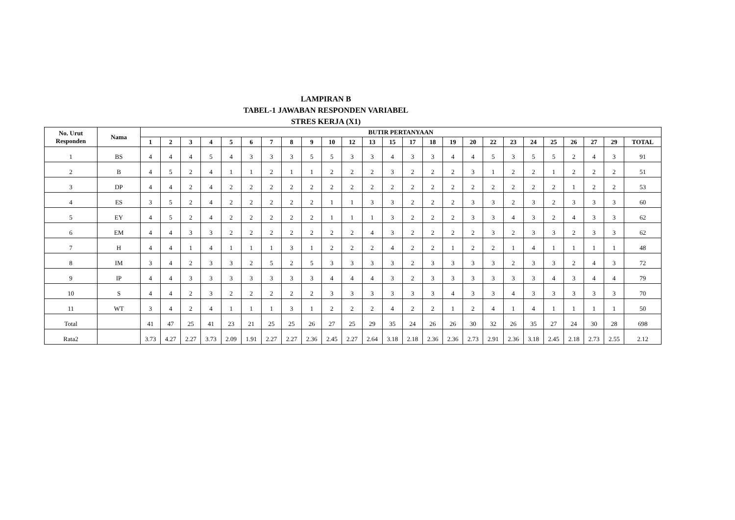LAMPIRAN B
TABEL-1 JAWABAN RESPONDEN VARIABEL
STRES KERJA (X1)
| No. Urut Responden | Nama | BUTIR PERTANYAAN | | | | | | | | | | | | | | | | | | | | | | | | |
| --- | --- | --- | --- | --- | --- | --- | --- | --- | --- | --- | --- | --- | --- | --- | --- | --- | --- | --- | --- | --- | --- | --- | --- | --- | --- | --- |
| | | 1 | 2 | 3 | 4 | 5 | 6 | 7 | 8 | 9 | 10 | 12 | 13 | 15 | 17 | 18 | 19 | 20 | 22 | 23 | 24 | 25 | 26 | 27 | 29 | TOTAL |
| 1 | BS | 4 | 4 | 4 | 5 | 4 | 3 | 3 | 3 | 5 | 5 | 3 | 3 | 4 | 3 | 3 | 4 | 4 | 5 | 3 | 5 | 5 | 2 | 4 | 3 | 91 |
| 2 | B | 4 | 5 | 2 | 4 | 1 | 1 | 2 | 1 | 1 | 2 | 2 | 2 | 3 | 2 | 2 | 2 | 3 | 1 | 2 | 2 | 1 | 2 | 2 | 2 | 51 |
| 3 | DP | 4 | 4 | 2 | 4 | 2 | 2 | 2 | 2 | 2 | 2 | 2 | 2 | 2 | 2 | 2 | 2 | 2 | 2 | 2 | 2 | 2 | 1 | 2 | 2 | 53 |
| 4 | ES | 3 | 5 | 2 | 4 | 2 | 2 | 2 | 2 | 2 | 1 | 1 | 3 | 3 | 2 | 2 | 2 | 3 | 3 | 2 | 3 | 2 | 3 | 3 | 3 | 60 |
| 5 | EY | 4 | 5 | 2 | 4 | 2 | 2 | 2 | 2 | 2 | 1 | 1 | 1 | 3 | 2 | 2 | 2 | 3 | 3 | 4 | 3 | 2 | 4 | 3 | 3 | 62 |
| 6 | EM | 4 | 4 | 3 | 3 | 2 | 2 | 2 | 2 | 2 | 2 | 2 | 4 | 3 | 2 | 2 | 2 | 2 | 3 | 2 | 3 | 3 | 2 | 3 | 3 | 62 |
| 7 | H | 4 | 4 | 1 | 4 | 1 | 1 | 1 | 3 | 1 | 2 | 2 | 2 | 4 | 2 | 2 | 1 | 2 | 2 | 1 | 4 | 1 | 1 | 1 | 1 | 48 |
| 8 | IM | 3 | 4 | 2 | 3 | 3 | 2 | 5 | 2 | 5 | 3 | 3 | 3 | 3 | 2 | 3 | 3 | 3 | 3 | 2 | 3 | 3 | 2 | 4 | 3 | 72 |
| 9 | IP | 4 | 4 | 3 | 3 | 3 | 3 | 3 | 3 | 3 | 4 | 4 | 4 | 3 | 2 | 3 | 3 | 3 | 3 | 3 | 3 | 4 | 3 | 4 | 4 | 79 |
| 10 | S | 4 | 4 | 2 | 3 | 2 | 2 | 2 | 2 | 2 | 3 | 3 | 3 | 3 | 3 | 3 | 4 | 3 | 3 | 4 | 3 | 3 | 3 | 3 | 3 | 70 |
| 11 | WT | 3 | 4 | 2 | 4 | 1 | 1 | 1 | 3 | 1 | 2 | 2 | 2 | 4 | 2 | 2 | 1 | 2 | 4 | 1 | 4 | 1 | 1 | 1 | 1 | 50 |
| Total | | 41 | 47 | 25 | 41 | 23 | 21 | 25 | 25 | 26 | 27 | 25 | 29 | 35 | 24 | 26 | 26 | 30 | 32 | 26 | 35 | 27 | 24 | 30 | 28 | 698 |
| Rata2 | | 3.73 | 4.27 | 2.27 | 3.73 | 2.09 | 1.91 | 2.27 | 2.27 | 2.36 | 2.45 | 2.27 | 2.64 | 3.18 | 2.18 | 2.36 | 2.36 | 2.73 | 2.91 | 2.36 | 3.18 | 2.45 | 2.18 | 2.73 | 2.55 | 2.12 |